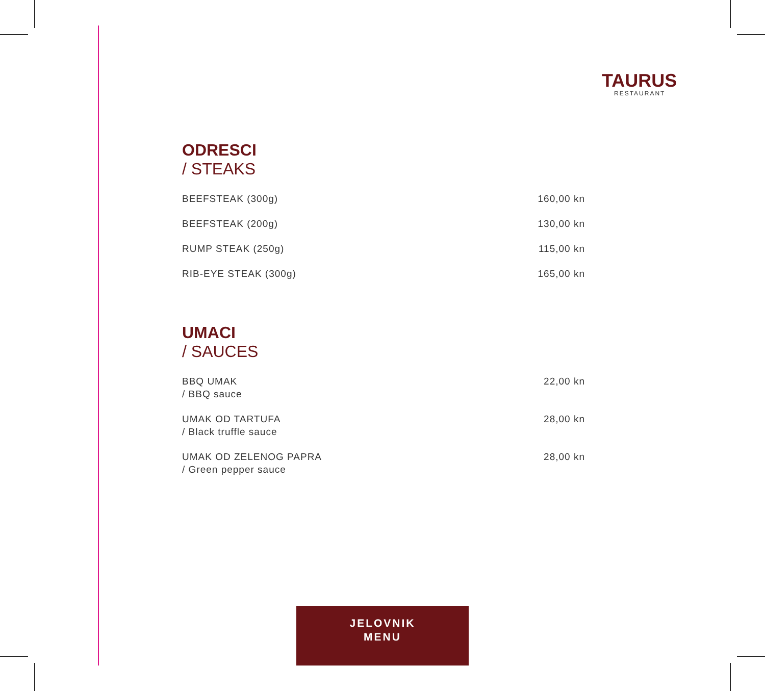TAURUS
RESTAURANT
ODRESCI
/ STEAKS
| BEEFSTEAK (300g) | 160,00 kn |
| BEEFSTEAK (200g) | 130,00 kn |
| RUMP STEAK (250g) | 115,00 kn |
| RIB-EYE STEAK (300g) | 165,00 kn |
UMACI
/ SAUCES
| BBQ UMAK / BBQ sauce | 22,00 kn |
| UMAK OD TARTUFA / Black truffle sauce | 28,00 kn |
| UMAK OD ZELENOG PAPRA / Green pepper sauce | 28,00 kn |
JELOVNIK
MENU